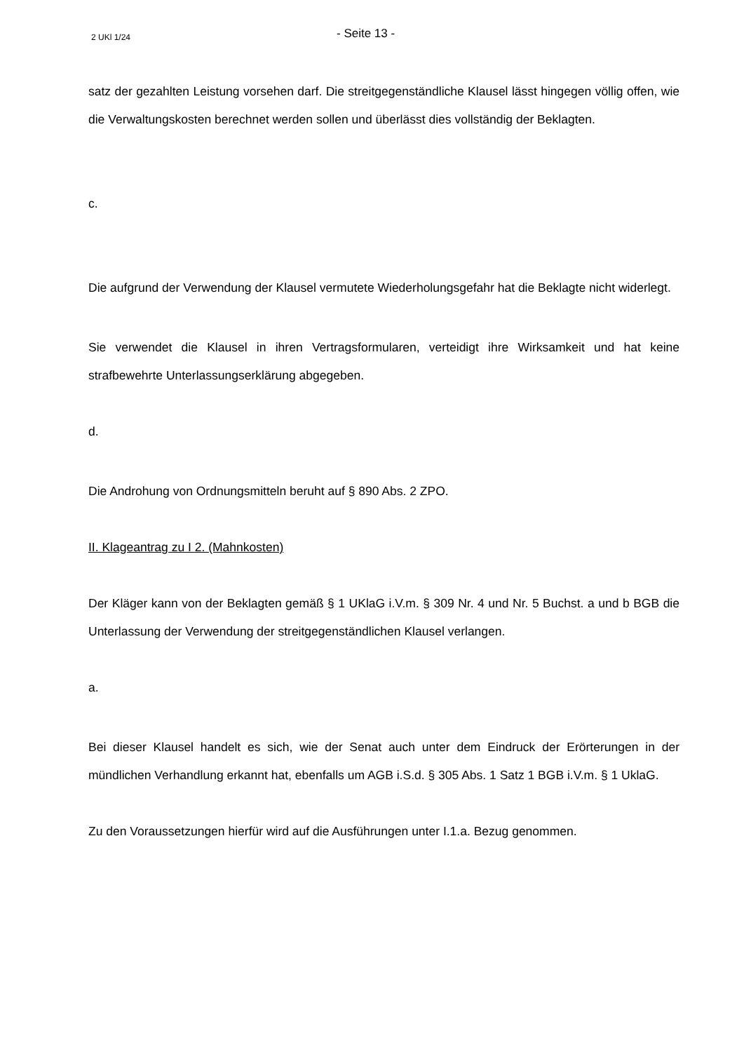2 UKl 1/24 - Seite 13 -
satz der gezahlten Leistung vorsehen darf. Die streitgegenständliche Klausel lässt hingegen völlig offen, wie die Verwaltungskosten berechnet werden sollen und überlässt dies vollständig der Beklagten.
c.
Die aufgrund der Verwendung der Klausel vermutete Wiederholungsgefahr hat die Beklagte nicht widerlegt.
Sie verwendet die Klausel in ihren Vertragsformularen, verteidigt ihre Wirksamkeit und hat keine strafbewehrte Unterlassungserklärung abgegeben.
d.
Die Androhung von Ordnungsmitteln beruht auf § 890 Abs. 2 ZPO.
II. Klageantrag zu I 2. (Mahnkosten)
Der Kläger kann von der Beklagten gemäß § 1 UKlaG i.V.m. § 309 Nr. 4 und Nr. 5 Buchst. a und b BGB die Unterlassung der Verwendung der streitgegenständlichen Klausel verlangen.
a.
Bei dieser Klausel handelt es sich, wie der Senat auch unter dem Eindruck der Erörterungen in der mündlichen Verhandlung erkannt hat, ebenfalls um AGB i.S.d. § 305 Abs. 1 Satz 1 BGB i.V.m. § 1 UklaG.
Zu den Voraussetzungen hierfür wird auf die Ausführungen unter I.1.a. Bezug genommen.